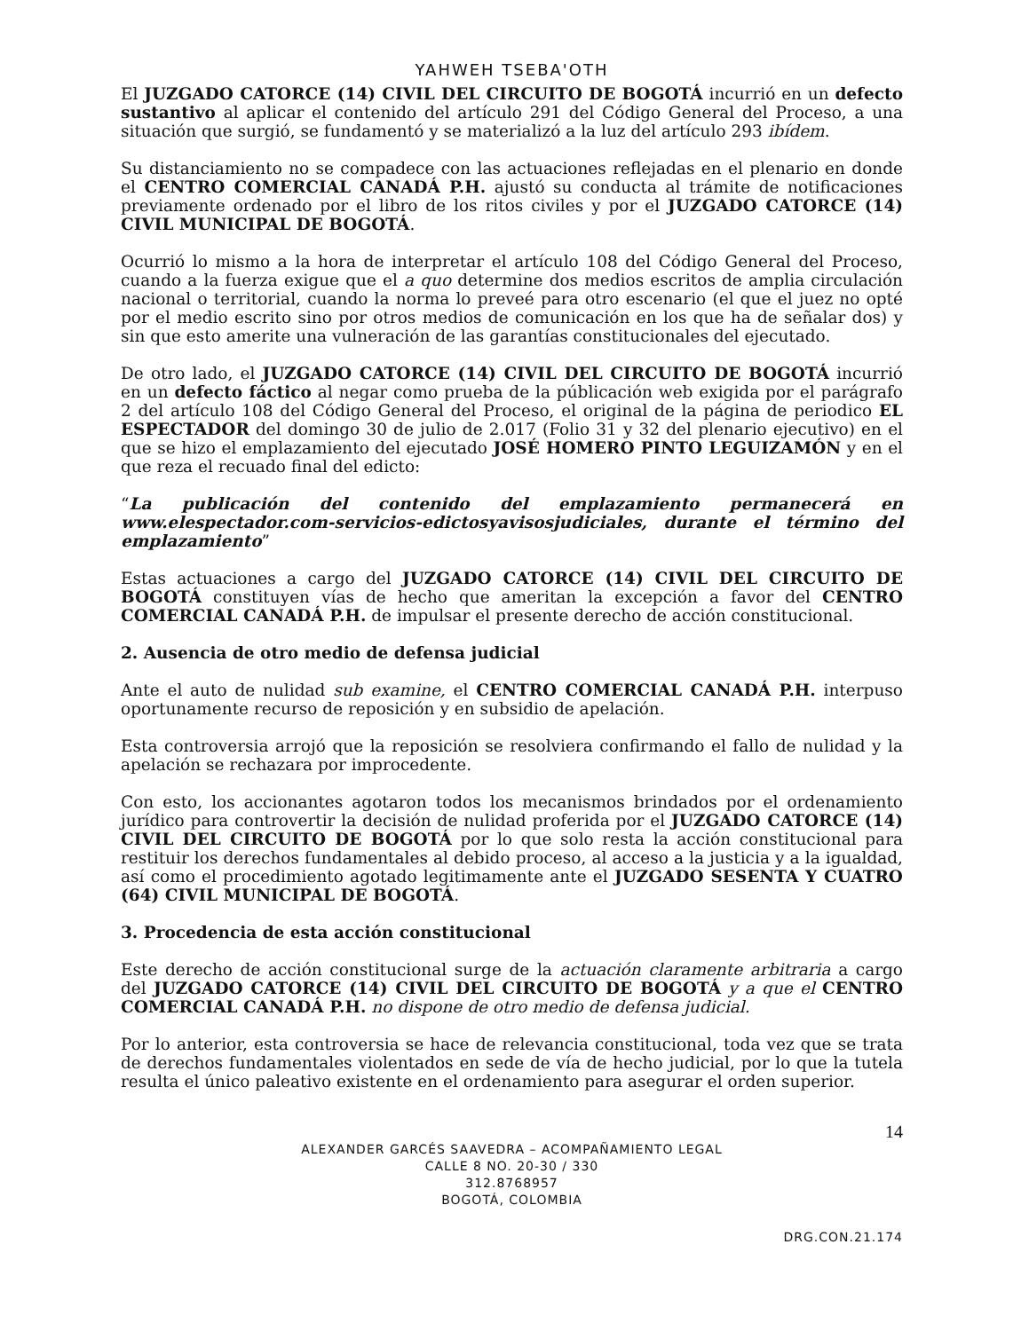YAHWEH TSEBA'OTH
El JUZGADO CATORCE (14) CIVIL DEL CIRCUITO DE BOGOTÁ incurrió en un defecto sustantivo al aplicar el contenido del artículo 291 del Código General del Proceso, a una situación que surgió, se fundamentó y se materializó a la luz del artículo 293 ibídem.
Su distanciamiento no se compadece con las actuaciones reflejadas en el plenario en donde el CENTRO COMERCIAL CANADÁ P.H. ajustó su conducta al trámite de notificaciones previamente ordenado por el libro de los ritos civiles y por el JUZGADO CATORCE (14) CIVIL MUNICIPAL DE BOGOTÁ.
Ocurrió lo mismo a la hora de interpretar el artículo 108 del Código General del Proceso, cuando a la fuerza exigue que el a quo determine dos medios escritos de amplia circulación nacional o territorial, cuando la norma lo preveé para otro escenario (el que el juez no opté por el medio escrito sino por otros medios de comunicación en los que ha de señalar dos) y sin que esto amerite una vulneración de las garantías constitucionales del ejecutado.
De otro lado, el JUZGADO CATORCE (14) CIVIL DEL CIRCUITO DE BOGOTÁ incurrió en un defecto fáctico al negar como prueba de la públicación web exigida por el parágrafo 2 del artículo 108 del Código General del Proceso, el original de la página de periodico EL ESPECTADOR del domingo 30 de julio de 2.017 (Folio 31 y 32 del plenario ejecutivo) en el que se hizo el emplazamiento del ejecutado JOSÉ HOMERO PINTO LEGUIZAMÓN y en el que reza el recuado final del edicto:
“La publicación del contenido del emplazamiento permanecerá en www.elespectador.com-servicios-edictosyavisosjudiciales, durante el término del emplazamiento”
Estas actuaciones a cargo del JUZGADO CATORCE (14) CIVIL DEL CIRCUITO DE BOGOTÁ constituyen vías de hecho que ameritan la excepción a favor del CENTRO COMERCIAL CANADÁ P.H. de impulsar el presente derecho de acción constitucional.
2. Ausencia de otro medio de defensa judicial
Ante el auto de nulidad sub examine, el CENTRO COMERCIAL CANADÁ P.H. interpuso oportunamente recurso de reposición y en subsidio de apelación.
Esta controversia arrojó que la reposición se resolviera confirmando el fallo de nulidad y la apelación se rechazara por improcedente.
Con esto, los accionantes agotaron todos los mecanismos brindados por el ordenamiento jurídico para controvertir la decisión de nulidad proferida por el JUZGADO CATORCE (14) CIVIL DEL CIRCUITO DE BOGOTÁ por lo que solo resta la acción constitucional para restituir los derechos fundamentales al debido proceso, al acceso a la justicia y a la igualdad, así como el procedimiento agotado legitimamente ante el JUZGADO SESENTA Y CUATRO (64) CIVIL MUNICIPAL DE BOGOTÁ.
3. Procedencia de esta acción constitucional
Este derecho de acción constitucional surge de la actuación claramente arbitraria a cargo del JUZGADO CATORCE (14) CIVIL DEL CIRCUITO DE BOGOTÁ y a que el CENTRO COMERCIAL CANADÁ P.H. no dispone de otro medio de defensa judicial.
Por lo anterior, esta controversia se hace de relevancia constitucional, toda vez que se trata de derechos fundamentales violentados en sede de vía de hecho judicial, por lo que la tutela resulta el único paleativo existente en el ordenamiento para asegurar el orden superior.
14
ALEXANDER GARCÉS SAAVEDRA – ACOMPAÑAMIENTO LEGAL
CALLE 8 NO. 20-30 / 330
312.8768957
BOGOTÁ, COLOMBIA
DRG.CON.21.174